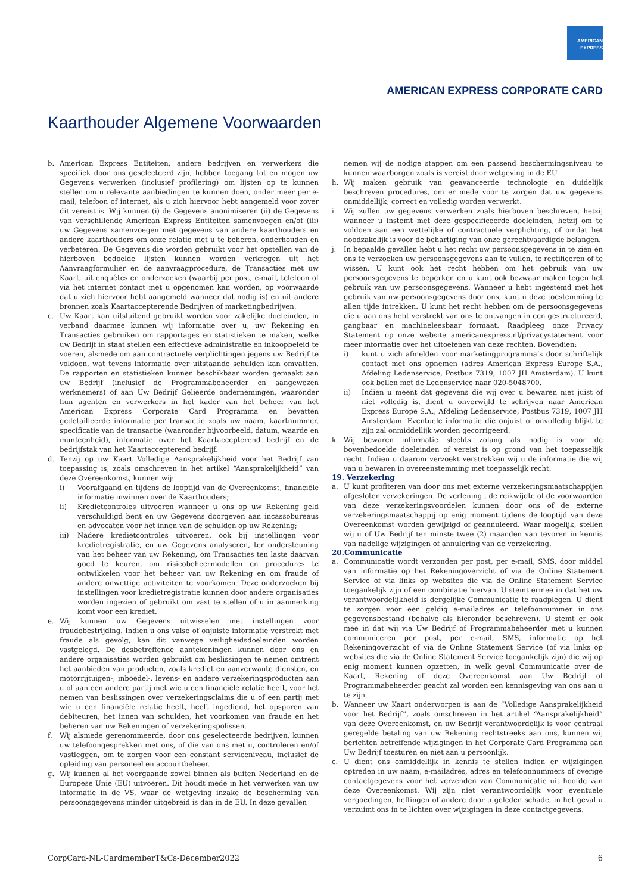AMERICAN
EXPRESS
AMERICAN EXPRESS CORPORATE CARD
Kaarthouder Algemene Voorwaarden
b. American Express Entiteiten, andere bedrijven en verwerkers die specifiek door ons geselecteerd zijn, hebben toegang tot en mogen uw Gegevens verwerken (inclusief profilering) om lijsten op te kunnen stellen om u relevante aanbiedingen te kunnen doen, onder meer per e-mail, telefoon of internet, als u zich hiervoor hebt aangemeld voor zover dit vereist is. Wij kunnen (i) de Gegevens anonimiseren (ii) de Gegevens van verschillende American Express Entiteiten samenvoegen en/of (iii) uw Gegevens samenvoegen met gegevens van andere kaarthouders en andere kaarthouders om onze relatie met u te beheren, onderhouden en verbeteren. De Gegevens die worden gebruikt voor het opstellen van de hierboven bedoelde lijsten kunnen worden verkregen uit het Aanvraagformulier en de aanvraagprocedure, de Transacties met uw Kaart, uit enquêtes en onderzoeken (waarbij per post, e-mail, telefoon of via het internet contact met u opgenomen kan worden, op voorwaarde dat u zich hiervoor hebt aangemeld wanneer dat nodig is) en uit andere bronnen zoals Kaartaccepterende Bedrijven of marketingbedrijven.
c. Uw Kaart kan uitsluitend gebruikt worden voor zakelijke doeleinden, in verband daarmee kunnen wij informatie over u, uw Rekening en Transacties gebruiken om rapportages en statistieken te maken, welke uw Bedrijf in staat stellen een effectieve administratie en inkoopbeleid te voeren, alsmede om aan contractuele verplichtingen jegens uw Bedrijf te voldoen, wat tevens informatie over uitstaande schulden kan omvatten. De rapporten en statistieken kunnen beschikbaar worden gemaakt aan uw Bedrijf (inclusief de Programmabeheerder en aangewezen werknemers) of aan Uw Bedrijf Gelieerde ondernemingen, waaronder hun agenten en verwerkers in het kader van het beheer van het American Express Corporate Card Programma en bevatten gedetailleerde informatie per transactie zoals uw naam, kaartnummer, specificatie van de transactie (waaronder bijvoorbeeld, datum, waarde en munteenheid), informatie over het Kaartaccepterend bedrijf en de bedrijfstak van het Kaartaccepterend bedrijf.
d. Tenzij op uw Kaart Volledige Aansprakelijkheid voor het Bedrijf van toepassing is, zoals omschreven in het artikel “Aansprakelijkheid” van deze Overeenkomst, kunnen wij:
i) Voorafgaand en tijdens de looptijd van de Overeenkomst, financiële informatie inwinnen over de Kaarthouders;
ii) Kredietcontroles uitvoeren wanneer u ons op uw Rekening geld verschuldigd bent en uw Gegevens doorgeven aan incassobureaus en advocaten voor het innen van de schulden op uw Rekening;
iii) Nadere kredietcontroles uitvoeren, ook bij instellingen voor kredietregistratie, en uw Gegevens analyseren, ter ondersteuning van het beheer van uw Rekening, om Transacties ten laste daarvan goed te keuren, om risicobeheermodellen en procedures te ontwikkelen voor het beheer van uw Rekening en om fraude of andere onwettige activiteiten te voorkomen. Deze onderzoeken bij instellingen voor kredietregistratie kunnen door andere organisaties worden ingezien of gebruikt om vast te stellen of u in aanmerking komt voor een krediet.
e. Wij kunnen uw Gegevens uitwisselen met instellingen voor fraudebestrijding. Indien u ons valse of onjuiste informatie verstrekt met fraude als gevolg, kan dit vanwege veiligheidsdoeleinden worden vastgelegd. De desbetreffende aantekeningen kunnen door ons en andere organisaties worden gebruikt om beslissingen te nemen omtrent het aanbieden van producten, zoals krediet en aanverwante diensten, en motorrijtuigen-, inboedel-, levens- en andere verzekeringsproducten aan u of aan een andere partij met wie u een financiële relatie heeft, voor het nemen van beslissingen over verzekeringsclaims die u of een partij met wie u een financiële relatie heeft, heeft ingediend, het opsporen van debiteuren, het innen van schulden, het voorkomen van fraude en het beheren van uw Rekeningen of verzekeringspolissen.
f. Wij alsmede gerenommeerde, door ons geselecteerde bedrijven, kunnen uw telefoongesprekken met ons, of die van ons met u, controleren en/of vastleggen, om te zorgen voor een constant serviceniveau, inclusief de opleiding van personeel en accountbeheer.
g. Wij kunnen al het voorgaande zowel binnen als buiten Nederland en de Europese Unie (EU) uitvoeren. Dit houdt mede in het verwerken van uw informatie in de VS, waar de wetgeving inzake de bescherming van persoonsgegevens minder uitgebreid is dan in de EU. In deze gevallen
nemen wij de nodige stappen om een passend beschermingsniveau te kunnen waarborgen zoals is vereist door wetgeving in de EU.
h. Wij maken gebruik van geavanceerde technologie en duidelijk beschreven procedures, om er mede voor te zorgen dat uw gegevens onmiddellijk, correct en volledig worden verwerkt.
i. Wij zullen uw gegevens verwerken zoals hierboven beschreven, hetzij wanneer u instemt met deze gespecificeerde doeleinden, hetzij om te voldoen aan een wettelijke of contractuele verplichting, of omdat het noodzakelijk is voor de behartiging van onze gerechtvaardigde belangen.
j. In bepaalde gevallen hebt u het recht uw persoonsgegevens in te zien en ons te verzoeken uw persoonsgegevens aan te vullen, te rectificeren of te wissen. U kunt ook het recht hebben om het gebruik van uw persoonsgegevens te beperken en u kunt ook bezwaar maken tegen het gebruik van uw persoonsgegevens. Wanneer u hebt ingestemd met het gebruik van uw persoonsgegevens door ons, kunt u deze toestemming te allen tijde intrekken. U kunt het recht hebben om de persoonsgegevens die u aan ons hebt verstrekt van ons te ontvangen in een gestructureerd, gangbaar en machineleesbaar formaat. Raadpleeg onze Privacy Statement op onze website americanexpress.nl/privacystatement voor meer informatie over het uitoefenen van deze rechten. Bovendien:
i) kunt u zich afmelden voor marketingprogramma’s door schriftelijk contact met ons opnemen (adres American Express Europe S.A., Afdeling Ledenservice, Postbus 7319, 1007 JH Amsterdam). U kunt ook bellen met de Ledenservice naar 020-5048700.
ii) Indien u meent dat gegevens die wij over u bewaren niet juist of niet volledig is, dient u onverwijld te schrijven naar American Express Europe S.A., Afdeling Ledenservice, Postbus 7319, 1007 JH Amsterdam. Eventuele informatie die onjuist of onvolledig blijkt te zijn zal onmiddellijk worden gecorrigeerd.
k. Wij bewaren informatie slechts zolang als nodig is voor de bovenbedoelde doeleinden of vereist is op grond van het toepasselijk recht. Indien u daarom verzoekt verstrekken wij u de informatie die wij van u bewaren in overeenstemming met toepasselijk recht.
19. Verzekering
a. U kunt profiteren van door ons met externe verzekeringsmaatschappijen afgesloten verzekeringen. De verlening , de reikwijdte of de voorwaarden van deze verzekeringsvoordelen kunnen door ons of de externe verzekeringsmaatschappij op enig moment tijdens de looptijd van deze Overeenkomst worden gewijzigd of geannuleerd. Waar mogelijk, stellen wij u of Uw Bedrijf ten minste twee (2) maanden van tevoren in kennis van nadelige wijzigingen of annulering van de verzekering.
20.Communicatie
a. Communicatie wordt verzonden per post, per e-mail, SMS, door middel van informatie op het Rekeningoverzicht of via de Online Statement Service of via links op websites die via de Online Statement Service toegankelijk zijn of een combinatie hiervan. U stemt ermee in dat het uw verantwoordelijkheid is dergelijke Communicatie te raadplegen. U dient te zorgen voor een geldig e-mailadres en telefoonnummer in ons gegevensbestand (behalve als hieronder beschreven). U stemt er ook mee in dat wij via Uw Bedrijf of Programmabeheerder met u kunnen communiceren per post, per e-mail, SMS, informatie op het Rekeningoverzicht of via de Online Statement Service (of via links op websites die via de Online Statement Service toegankelijk zijn) die wij op enig moment kunnen opzetten, in welk geval Communicatie over de Kaart, Rekening of deze Overeenkomst aan Uw Bedrijf of Programmabeheerder geacht zal worden een kennisgeving van ons aan u te zijn.
b. Wanneer uw Kaart onderworpen is aan de “Volledige Aansprakelijkheid voor het Bedrijf”, zoals omschreven in het artikel “Aansprakelijkheid” van deze Overeenkomst, en uw Bedrijf verantwoordelijk is voor centraal geregelde betaling van uw Rekening rechtstreeks aan ons, kunnen wij berichten betreffende wijzigingen in het Corporate Card Programma aan Uw Bedrijf toesturen en niet aan u persoonlijk.
c. U dient ons onmiddellijk in kennis te stellen indien er wijzigingen optreden in uw naam, e-mailadres, adres en telefoonnummers of overige contactgegevens voor het verzenden van Communicatie uit hoofde van deze Overeenkomst. Wij zijn niet verantwoordelijk voor eventuele vergoedingen, heffingen of andere door u geleden schade, in het geval u verzuimt ons in te lichten over wijzigingen in deze contactgegevens.
CorpCard-NL-CardmemberT&Cs-December2022 6